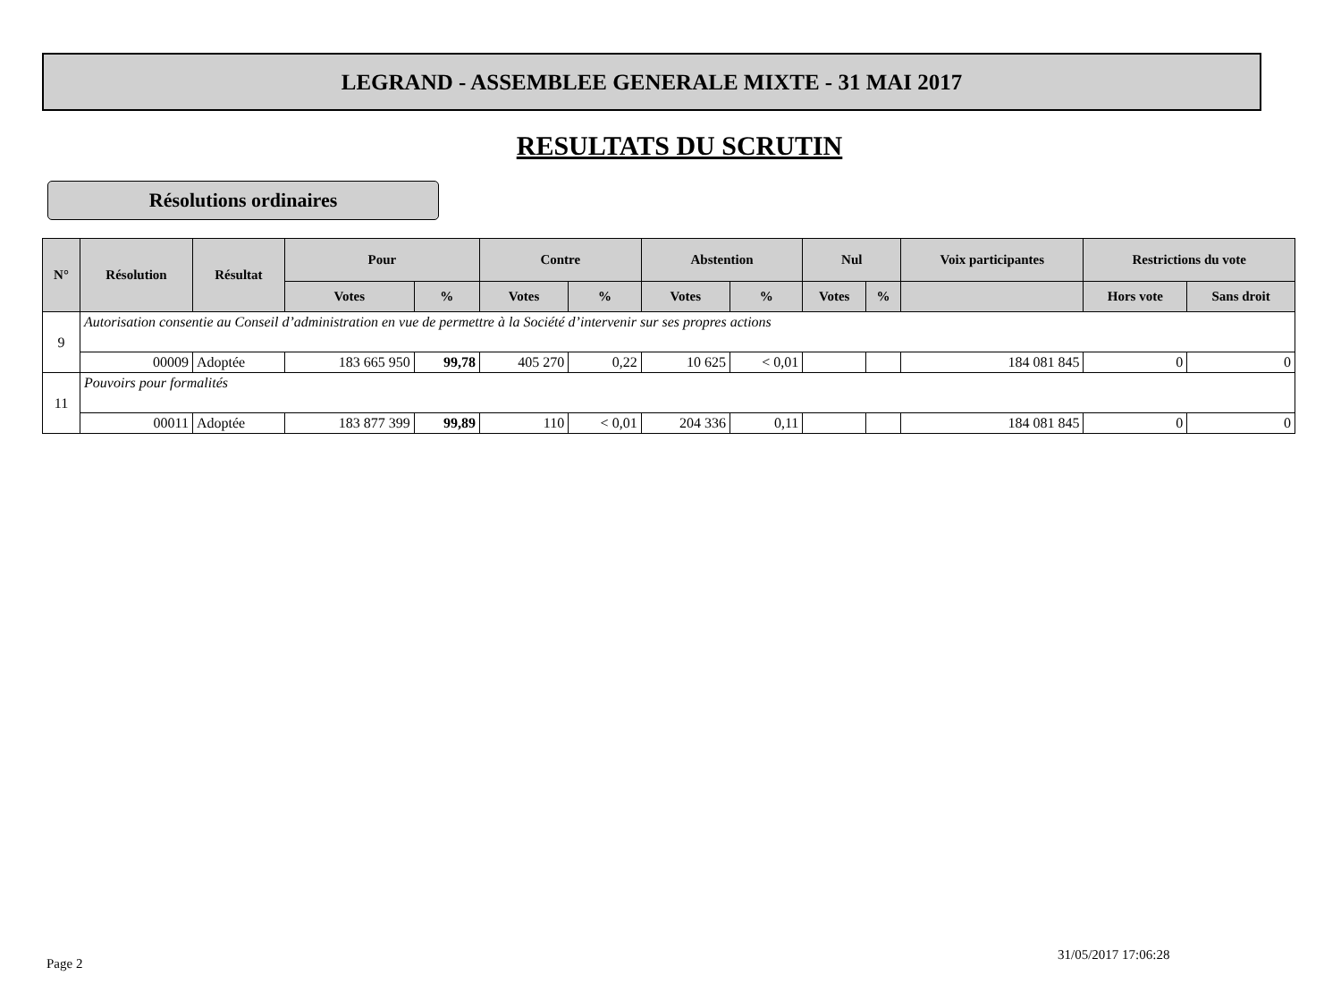LEGRAND - ASSEMBLEE GENERALE MIXTE - 31 MAI 2017
RESULTATS DU SCRUTIN
Résolutions ordinaires
| N° | Résolution | Résultat | Pour | | Contre | | Abstention | | Nul | | Voix participantes | Restrictions du vote | |
| --- | --- | --- | --- | --- | --- | --- | --- | --- | --- | --- | --- | --- | --- |
| | | | Votes | % | Votes | % | Votes | % | Votes | % | | Hors vote | Sans droit |
| 9 | Autorisation consentie au Conseil d’administration en vue de permettre à la Société d’intervenir sur ses propres actions | | | | | | | | | | | | |
| | 00009 | Adoptée | 183 665 950 | 99,78 | 405 270 | 0,22 | 10 625 | < 0,01 | | | 184 081 845 | 0 | 0 |
| 11 | Pouvoirs pour formalités | | | | | | | | | | | | |
| | 00011 | Adoptée | 183 877 399 | 99,89 | 110 | < 0,01 | 204 336 | 0,11 | | | 184 081 845 | 0 | 0 |
Page 2
31/05/2017 17:06:28